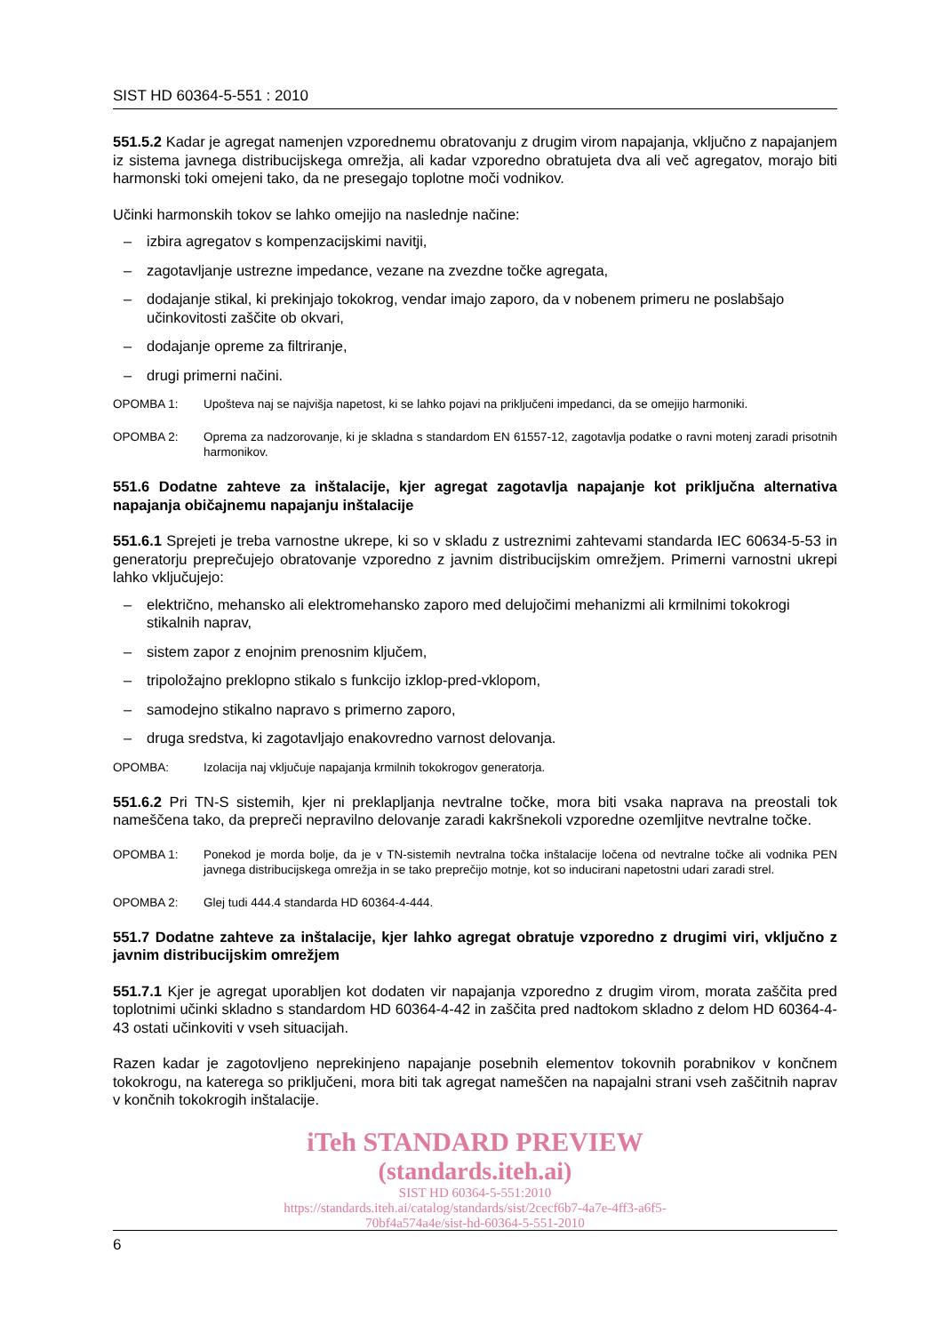SIST HD 60364-5-551 : 2010
551.5.2 Kadar je agregat namenjen vzporednemu obratovanju z drugim virom napajanja, vključno z napajanjem iz sistema javnega distribucijskega omrežja, ali kadar vzporedno obratujeta dva ali več agregatov, morajo biti harmonski toki omejeni tako, da ne presegajo toplotne moči vodnikov.
Učinki harmonskih tokov se lahko omejijo na naslednje načine:
– izbira agregatov s kompenzacijskimi navitji,
– zagotavljanje ustrezne impedance, vezane na zvezdne točke agregata,
– dodajanje stikal, ki prekinjajo tokokrog, vendar imajo zaporo, da v nobenem primeru ne poslabšajo učinkovitosti zaščite ob okvari,
– dodajanje opreme za filtriranje,
– drugi primerni načini.
OPOMBA 1: Upošteva naj se najvišja napetost, ki se lahko pojavi na priključeni impedanci, da se omejijo harmoniki.
OPOMBA 2: Oprema za nadzorovanje, ki je skladna s standardom EN 61557-12, zagotavlja podatke o ravni motenj zaradi prisotnih harmonikov.
551.6 Dodatne zahteve za inštalacije, kjer agregat zagotavlja napajanje kot priključna alternativa napajanja običajnemu napajanju inštalacije
551.6.1 Sprejeti je treba varnostne ukrepe, ki so v skladu z ustreznimi zahtevami standarda IEC 60634-5-53 in generatorju preprečujejo obratovanje vzporedno z javnim distribucijskim omrežjem. Primerni varnostni ukrepi lahko vključujejo:
– električno, mehansko ali elektromehansko zaporo med delujočimi mehanizmi ali krmilnimi tokokrogi stikalnih naprav,
– sistem zapor z enojnim prenosnim ključem,
– tripoložajno preklopno stikalo s funkcijo izklop-pred-vklopom,
– samodejno stikalno napravo s primerno zaporo,
– druga sredstva, ki zagotavljajo enakovredno varnost delovanja.
OPOMBA: Izolacija naj vključuje napajanja krmilnih tokokrogov generatorja.
551.6.2 Pri TN-S sistemih, kjer ni preklapljanja nevtralne točke, mora biti vsaka naprava na preostali tok nameščena tako, da prepreči nepravilno delovanje zaradi kakršnekoli vzporedne ozemljitve nevtralne točke.
OPOMBA 1: Ponekod je morda bolje, da je v TN-sistemih nevtralna točka inštalacije ločena od nevtralne točke ali vodnika PEN javnega distribucijskega omrežja in se tako preprečijo motnje, kot so inducirani napetostni udari zaradi strel.
OPOMBA 2: Glej tudi 444.4 standarda HD 60364-4-444.
551.7 Dodatne zahteve za inštalacije, kjer lahko agregat obratuje vzporedno z drugimi viri, vključno z javnim distribucijskim omrežjem
551.7.1 Kjer je agregat uporabljen kot dodaten vir napajanja vzporedno z drugim virom, morata zaščita pred toplotnimi učinki skladno s standardom HD 60364-4-42 in zaščita pred nadtokom skladno z delom HD 60364-4-43 ostati učinkoviti v vseh situacijah.
Razen kadar je zagotovljeno neprekinjeno napajanje posebnih elementov tokovnih porabnikov v končnem tokokrogu, na katerega so priključeni, mora biti tak agregat nameščen na napajalni strani vseh zaščitnih naprav v končnih tokokrogih inštalacije.
iTeh STANDARD PREVIEW
(standards.iteh.ai)
SIST HD 60364-5-551:2010
https://standards.iteh.ai/catalog/standards/sist/2cecf6b7-4a7e-4ff3-a6f5-
70bf4a574a4e/sist-hd-60364-5-551-2010
6